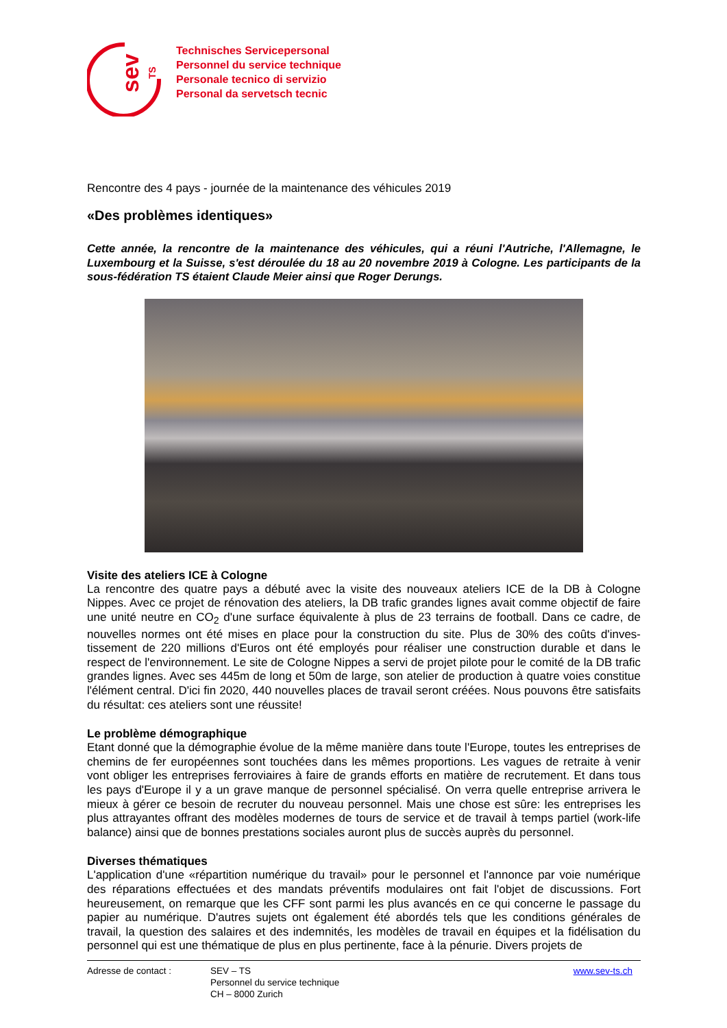sev
TS
Technisches Servicepersonal
Personnel du service technique
Personale tecnico di servizio
Personal da servetsch tecnic
Rencontre des 4 pays - journée de la maintenance des véhicules 2019
«Des problèmes identiques»
Cette année, la rencontre de la maintenance des véhicules, qui a réuni l'Autriche, l'Allemagne, le Luxembourg et la Suisse, s'est déroulée du 18 au 20 novembre 2019 à Cologne. Les participants de la sous-fédération TS étaient Claude Meier ainsi que Roger Derungs.
Visite des ateliers ICE à Cologne
La rencontre des quatre pays a débuté avec la visite des nouveaux ateliers ICE de la DB à Cologne Nippes. Avec ce projet de rénovation des ateliers, la DB trafic grandes lignes avait comme objectif de faire une unité neutre en CO<sub>2</sub> d'une surface équivalente à plus de 23 terrains de football. Dans ce cadre, de nouvelles normes ont été mises en place pour la construction du site. Plus de 30% des coûts d'inves-tissement de 220 millions d'Euros ont été employés pour réaliser une construction durable et dans le respect de l'environnement. Le site de Cologne Nippes a servi de projet pilote pour le comité de la DB trafic grandes lignes. Avec ses 445m de long et 50m de large, son atelier de production à quatre voies constitue l'élément central. D'ici fin 2020, 440 nouvelles places de travail seront créées. Nous pouvons être satisfaits du résultat: ces ateliers sont une réussite!
Le problème démographique
Etant donné que la démographie évolue de la même manière dans toute l'Europe, toutes les entreprises de chemins de fer européennes sont touchées dans les mêmes proportions. Les vagues de retraite à venir vont obliger les entreprises ferroviaires à faire de grands efforts en matière de recrutement. Et dans tous les pays d'Europe il y a un grave manque de personnel spécialisé. On verra quelle entreprise arrivera le mieux à gérer ce besoin de recruter du nouveau personnel. Mais une chose est sûre: les entreprises les plus attrayantes offrant des modèles modernes de tours de service et de travail à temps partiel (work-life balance) ainsi que de bonnes prestations sociales auront plus de succès auprès du personnel.
Diverses thématiques
L'application d'une «répartition numérique du travail» pour le personnel et l'annonce par voie numérique des réparations effectuées et des mandats préventifs modulaires ont fait l'objet de discussions. Fort heureusement, on remarque que les CFF sont parmi les plus avancés en ce qui concerne le passage du papier au numérique. D'autres sujets ont également été abordés tels que les conditions générales de travail, la question des salaires et des indemnités, les modèles de travail en équipes et la fidélisation du personnel qui est une thématique de plus en plus pertinente, face à la pénurie. Divers projets de
Adresse de contact : SEV – TS
Personnel du service technique
CH – 8000 Zurich
www.sev-ts.ch